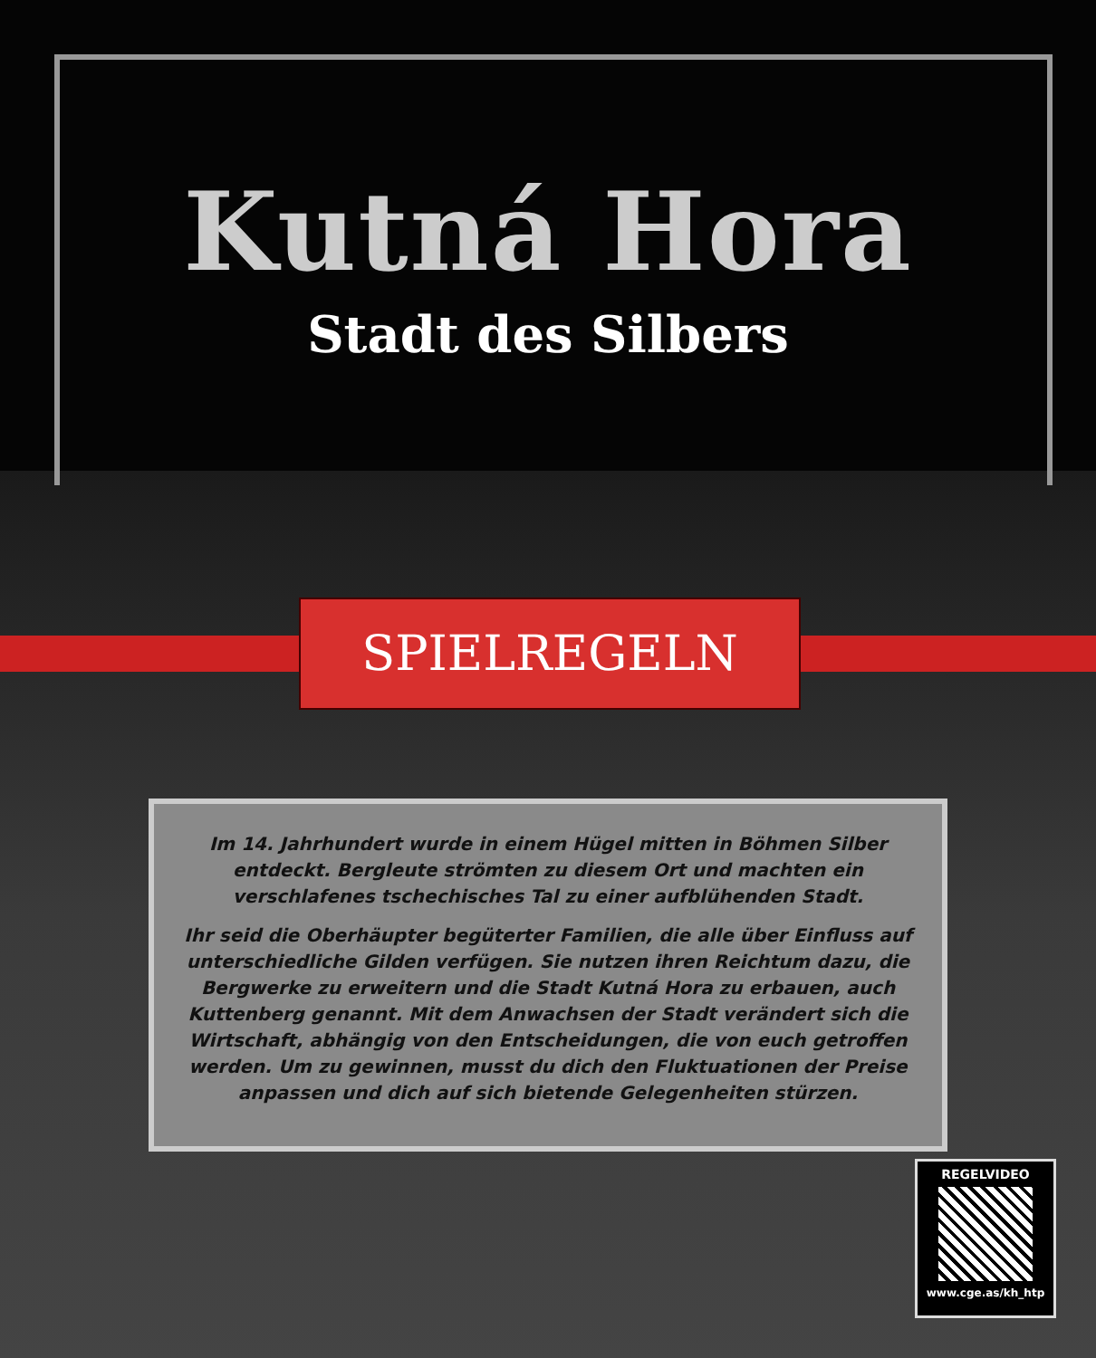Kutná Hora
Stadt des Silbers
SPIELREGELN
Im 14. Jahrhundert wurde in einem Hügel mitten in Böhmen Silber entdeckt. Bergleute strömten zu diesem Ort und machten ein verschlafenes tschechisches Tal zu einer aufblühenden Stadt.
Ihr seid die Oberhäupter begüterter Familien, die alle über Einfluss auf unterschiedliche Gilden verfügen. Sie nutzen ihren Reichtum dazu, die Bergwerke zu erweitern und die Stadt Kutná Hora zu erbauen, auch Kuttenberg genannt. Mit dem Anwachsen der Stadt verändert sich die Wirtschaft, abhängig von den Entscheidungen, die von euch getroffen werden. Um zu gewinnen, musst du dich den Fluktuationen der Preise anpassen und dich auf sich bietende Gelegenheiten stürzen.
REGELVIDEO
www.cge.as/kh_htp